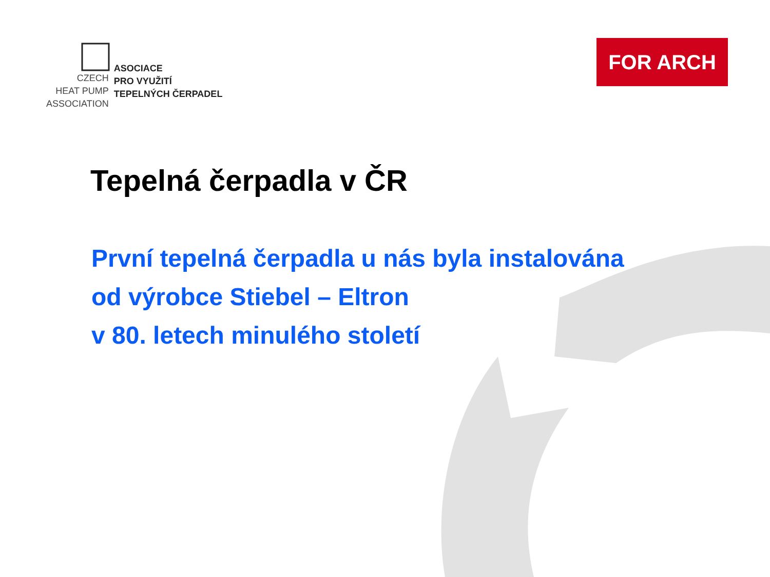CZECH
HEAT PUMP
ASSOCIATION
ASOCIACE
PRO VYUŽITÍ
TEPELNÝCH ČERPADEL
FOR ARCH
Tepelná čerpadla v ČR
První tepelná čerpadla u nás byla instalována
od výrobce Stiebel – Eltron
v 80. letech minulého století